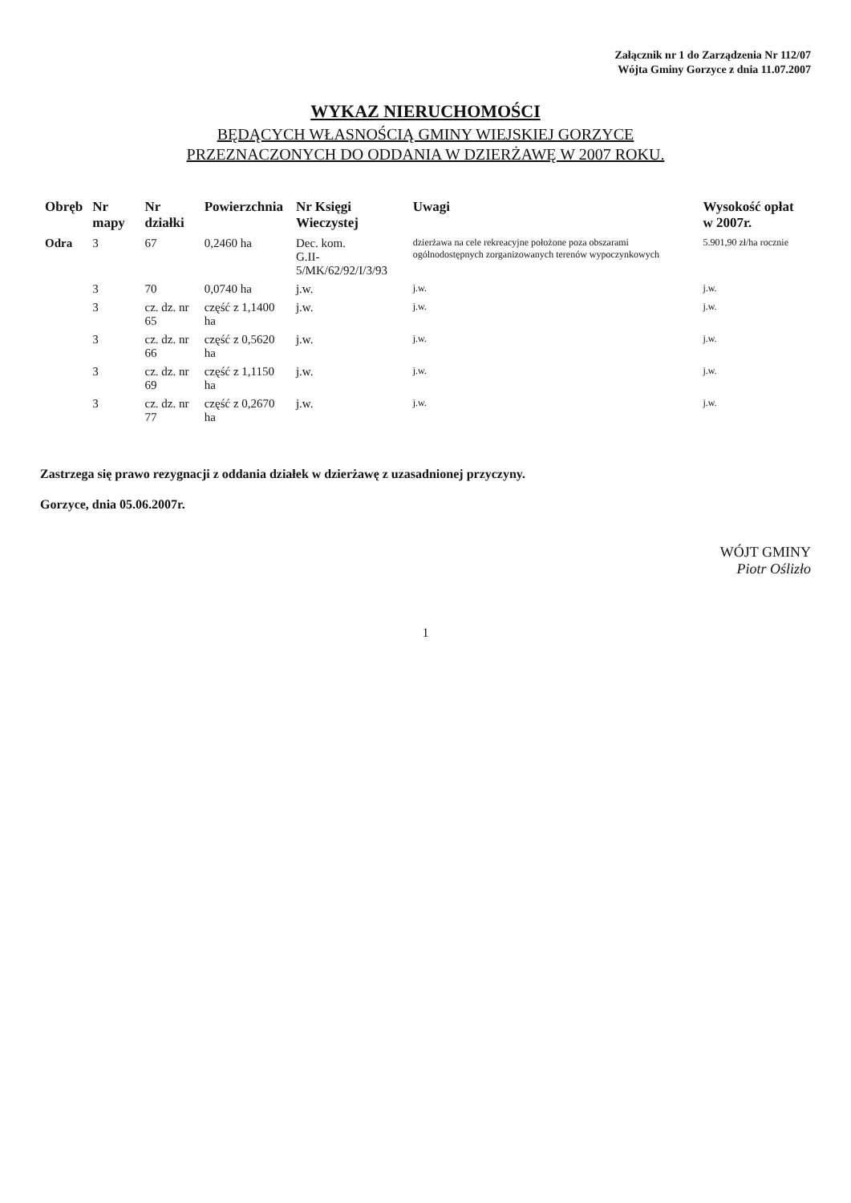Załącznik nr 1 do Zarządzenia Nr 112/07
Wójta Gminy Gorzyce z dnia 11.07.2007
WYKAZ NIERUCHOMOŚCI
BĘDĄCYCH WŁASNOŚCIĄ GMINY WIEJSKIEJ GORZYCE
PRZEZNACZONYCH DO ODDANIA W DZIERŻAWĘ W 2007 ROKU.
| Obręb | Nr mapy | Nr działki | Powierzchnia | Nr Księgi Wieczystej | Uwagi | Wysokość opłat w 2007r. |
| --- | --- | --- | --- | --- | --- | --- |
| Odra | 3 | 67 | 0,2460 ha | Dec. kom. G.II-5/MK/62/92/I/3/93 | dzierżawa na cele rekreacyjne położone poza obszarami ogólnodostępnych zorganizowanych terenów wypoczynkowych | 5.901,90 zł/ha rocznie |
| | 3 | 70 | 0,0740 ha | j.w. | j.w. | j.w. |
| | 3 | cz. dz. nr 65 | część z 1,1400 ha | j.w. | j.w. | j.w. |
| | 3 | cz. dz. nr 66 | część z 0,5620 ha | j.w. | j.w. | j.w. |
| | 3 | cz. dz. nr 69 | część z 1,1150 ha | j.w. | j.w. | j.w. |
| | 3 | cz. dz. nr 77 | część z 0,2670 ha | j.w. | j.w. | j.w. |
Zastrzega się prawo rezygnacji z oddania działek w dzierżawę z uzasadnionej przyczyny.
Gorzyce, dnia 05.06.2007r.
WÓJT GMINY
Piotr Oślizło
1